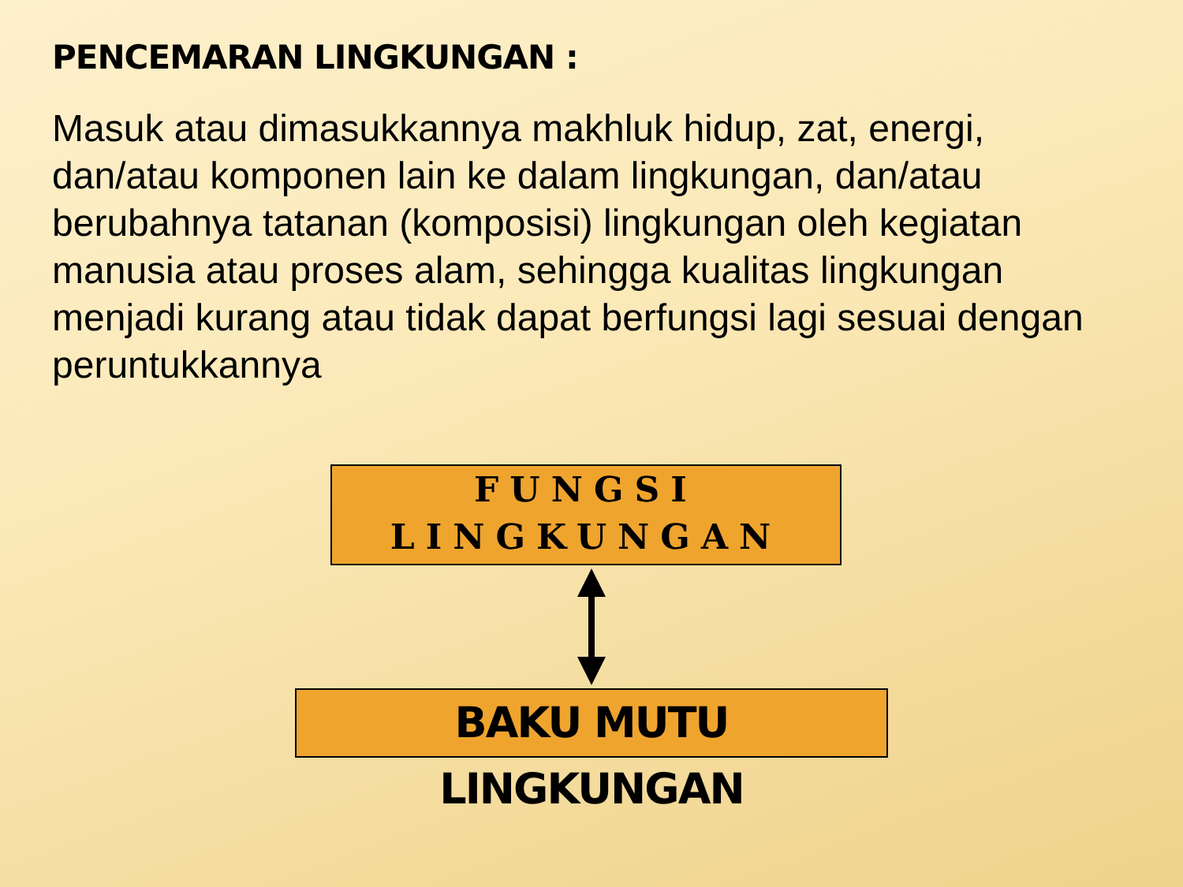PENCEMARAN LINGKUNGAN :
Masuk atau dimasukkannya makhluk hidup, zat, energi, dan/atau komponen lain ke dalam lingkungan, dan/atau berubahnya tatanan (komposisi) lingkungan oleh kegiatan manusia atau proses alam, sehingga kualitas lingkungan menjadi kurang atau tidak dapat berfungsi lagi sesuai dengan peruntukkannya
FUNGSI
LINGKUNGAN
BAKU MUTU LINGKUNGAN